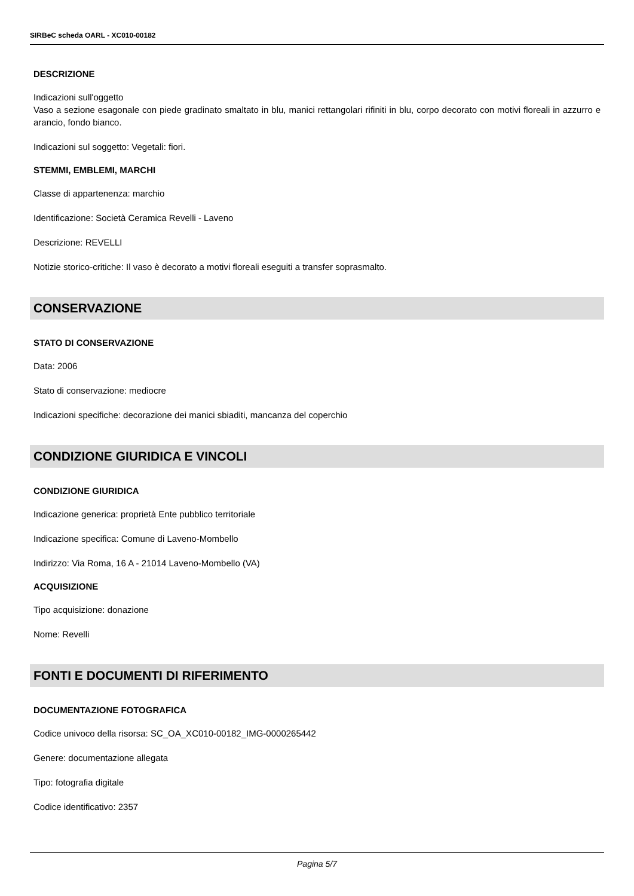SIRBeC scheda OARL - XC010-00182
DESCRIZIONE
Indicazioni sull'oggetto
Vaso a sezione esagonale con piede gradinato smaltato in blu, manici rettangolari rifiniti in blu, corpo decorato con motivi floreali in azzurro e arancio, fondo bianco.
Indicazioni sul soggetto: Vegetali: fiori.
STEMMI, EMBLEMI, MARCHI
Classe di appartenenza: marchio
Identificazione: Società Ceramica Revelli - Laveno
Descrizione: REVELLI
Notizie storico-critiche: Il vaso è decorato a motivi floreali eseguiti a transfer soprasmalto.
CONSERVAZIONE
STATO DI CONSERVAZIONE
Data: 2006
Stato di conservazione: mediocre
Indicazioni specifiche: decorazione dei manici sbiaditi, mancanza del coperchio
CONDIZIONE GIURIDICA E VINCOLI
CONDIZIONE GIURIDICA
Indicazione generica: proprietà Ente pubblico territoriale
Indicazione specifica: Comune di Laveno-Mombello
Indirizzo: Via Roma, 16 A - 21014 Laveno-Mombello (VA)
ACQUISIZIONE
Tipo acquisizione: donazione
Nome: Revelli
FONTI E DOCUMENTI DI RIFERIMENTO
DOCUMENTAZIONE FOTOGRAFICA
Codice univoco della risorsa: SC_OA_XC010-00182_IMG-0000265442
Genere: documentazione allegata
Tipo: fotografia digitale
Codice identificativo: 2357
Pagina 5/7